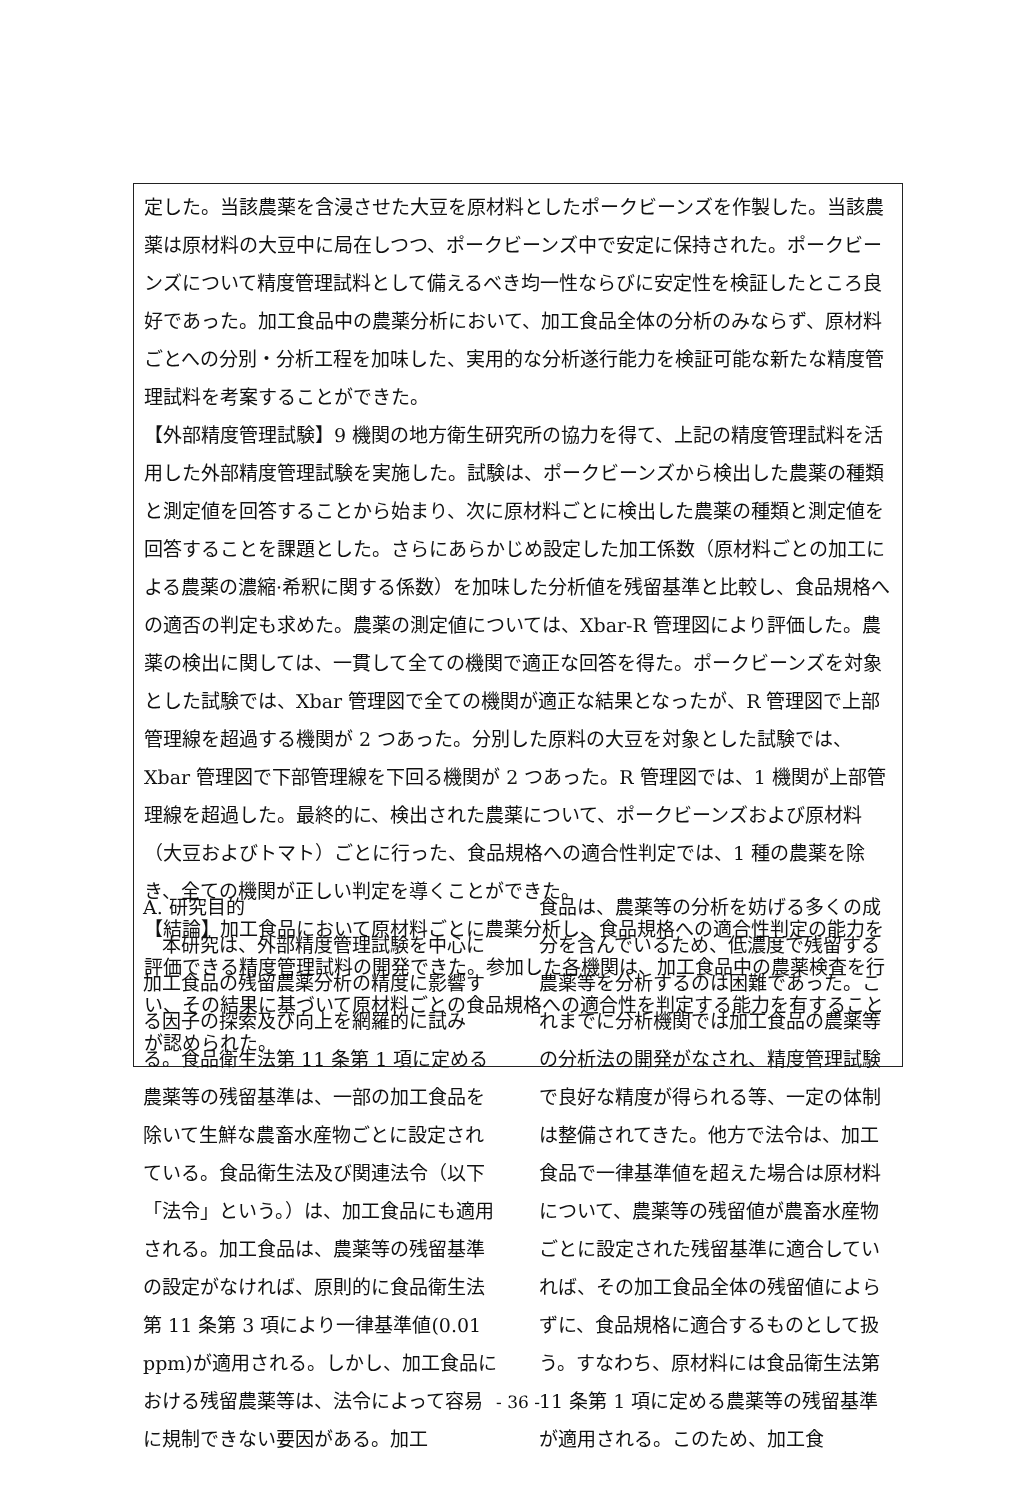定した。当該農薬を含浸させた大豆を原材料としたポークビーンズを作製した。当該農薬は原材料の大豆中に局在しつつ、ポークビーンズ中で安定に保持された。ポークビーンズについて精度管理試料として備えるべき均一性ならびに安定性を検証したところ良好であった。加工食品中の農薬分析において、加工食品全体の分析のみならず、原材料ごとへの分別・分析工程を加味した、実用的な分析遂行能力を検証可能な新たな精度管理試料を考案することができた。
【外部精度管理試験】9 機関の地方衛生研究所の協力を得て、上記の精度管理試料を活用した外部精度管理試験を実施した。試験は、ポークビーンズから検出した農薬の種類と測定値を回答することから始まり、次に原材料ごとに検出した農薬の種類と測定値を回答することを課題とした。さらにあらかじめ設定した加工係数（原材料ごとの加工による農薬の濃縮·希釈に関する係数）を加味した分析値を残留基準と比較し、食品規格への適否の判定も求めた。農薬の測定値については、Xbar-R 管理図により評価した。農薬の検出に関しては、一貫して全ての機関で適正な回答を得た。ポークビーンズを対象とした試験では、Xbar 管理図で全ての機関が適正な結果となったが、R 管理図で上部管理線を超過する機関が 2 つあった。分別した原料の大豆を対象とした試験では、Xbar 管理図で下部管理線を下回る機関が 2 つあった。R 管理図では、1 機関が上部管理線を超過した。最終的に、検出された農薬について、ポークビーンズおよび原材料（大豆およびトマト）ごとに行った、食品規格への適合性判定では、1 種の農薬を除き、全ての機関が正しい判定を導くことができた。
【結論】加工食品において原材料ごとに農薬分析し、食品規格への適合性判定の能力を評価できる精度管理試料の開発できた。参加した各機関は、加工食品中の農薬検査を行い、その結果に基づいて原材料ごとの食品規格への適合性を判定する能力を有することが認められた。
A. 研究目的
　本研究は、外部精度管理試験を中心に加工食品の残留農薬分析の精度に影響する因子の探索及び向上を網羅的に試みる。食品衛生法第 11 条第 1 項に定める農薬等の残留基準は、一部の加工食品を除いて生鮮な農畜水産物ごとに設定されている。食品衛生法及び関連法令（以下「法令」という。）は、加工食品にも適用される。加工食品は、農薬等の残留基準の設定がなければ、原則的に食品衛生法第 11 条第 3 項により一律基準値(0.01 ppm)が適用される。しかし、加工食品における残留農薬等は、法令によって容易に規制できない要因がある。加工
食品は、農薬等の分析を妨げる多くの成分を含んでいるため、低濃度で残留する農薬等を分析するのは困難であった。これまでに分析機関では加工食品の農薬等の分析法の開発がなされ、精度管理試験で良好な精度が得られる等、一定の体制は整備されてきた。他方で法令は、加工食品で一律基準値を超えた場合は原材料について、農薬等の残留値が農畜水産物ごとに設定された残留基準に適合していれば、その加工食品全体の残留値によらずに、食品規格に適合するものとして扱う。すなわち、原材料には食品衛生法第 11 条第 1 項に定める農薬等の残留基準が適用される。このため、加工食
- 36 -